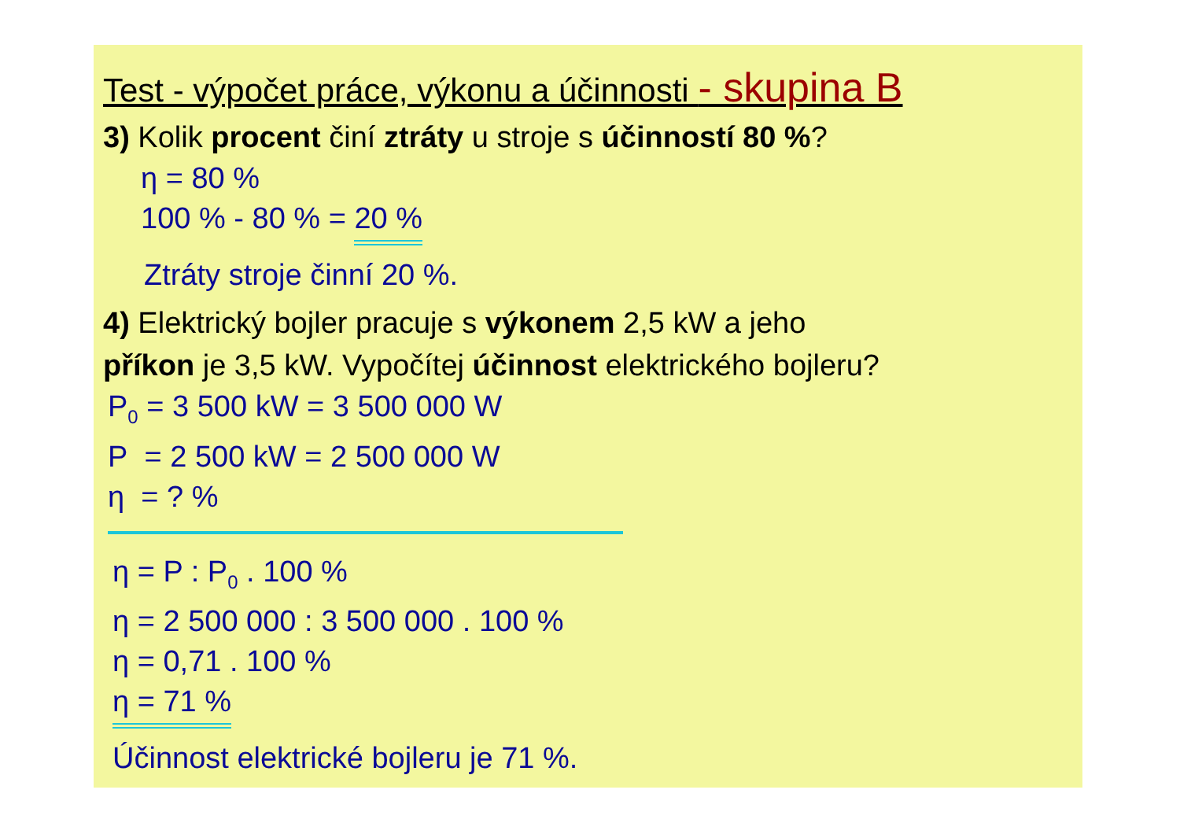Test - výpočet práce, výkonu a účinnosti - skupina B
3) Kolik procent činí ztráty u stroje s účinností 80 %?
η = 80 %
100 % - 80 % = 20 %
Ztráty stroje činní 20 %.
4) Elektrický bojler pracuje s výkonem 2,5 kW a jeho
příkon je 3,5 kW. Vypočítej účinnost elektrického bojleru?
P<sub>0</sub> = 3 500 kW = 3 500 000 W
P = 2 500 kW = 2 500 000 W
η = ? %
η = P : P<sub>0</sub> . 100 %
η = 2 500 000 : 3 500 000 . 100 %
η = 0,71 . 100 %
η = 71 %
Účinnost elektrické bojleru je 71 %.